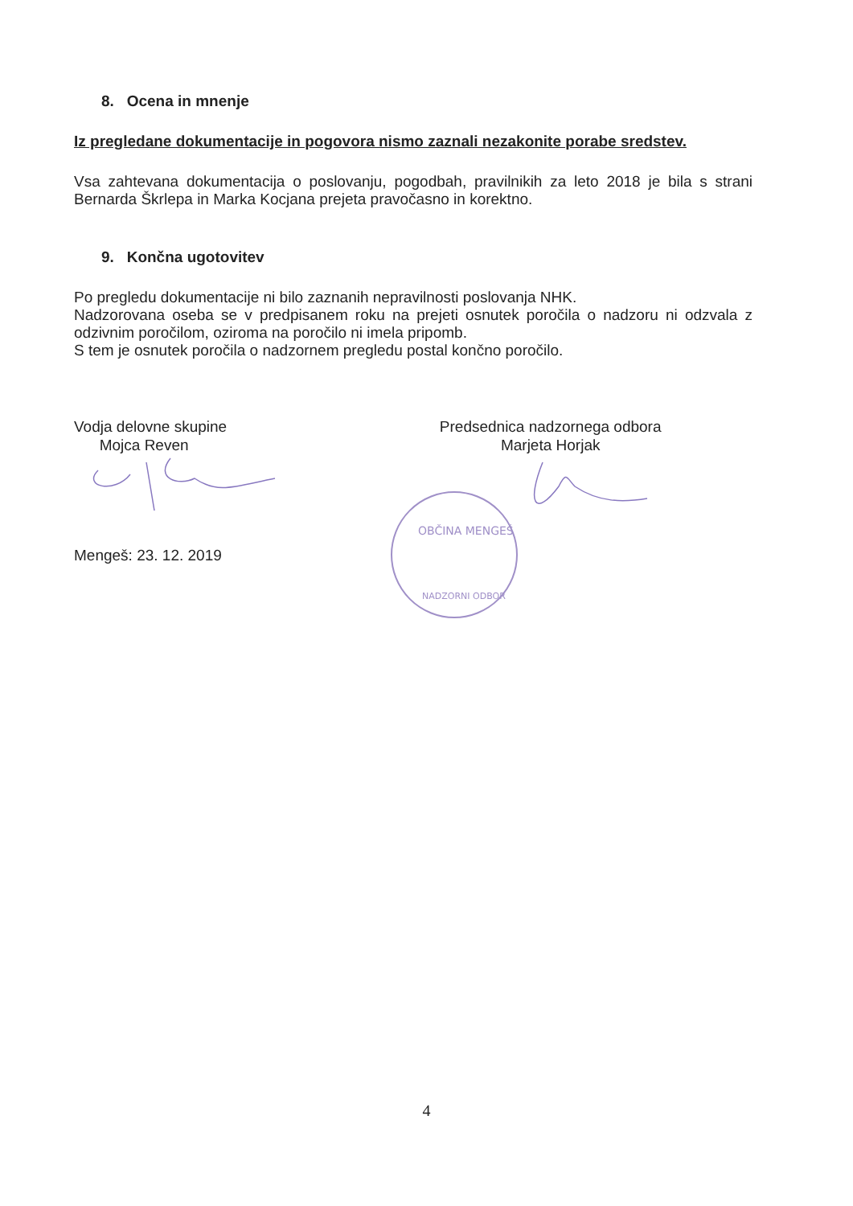8. Ocena in mnenje
Iz pregledane dokumentacije in pogovora nismo zaznali nezakonite porabe sredstev.
Vsa zahtevana dokumentacija o poslovanju, pogodbah, pravilnikih za leto 2018 je bila s strani Bernarda Škrlepa in Marka Kocjana prejeta pravočasno in korektno.
9. Končna ugotovitev
Po pregledu dokumentacije ni bilo zaznanih nepravilnosti poslovanja NHK.
Nadzorovana oseba se v predpisanem roku na prejeti osnutek poročila o nadzoru ni odzvala z odzivnim poročilom, oziroma na poročilo ni imela pripomb.
S tem je osnutek poročila o nadzornem pregledu postal končno poročilo.
Vodja delovne skupine
Mojca Reven
Predsednica nadzornega odbora
Marjeta Horjak
Mengeš: 23. 12. 2019
OBČINA MENGEŠ
NADZORNI ODBOR
4